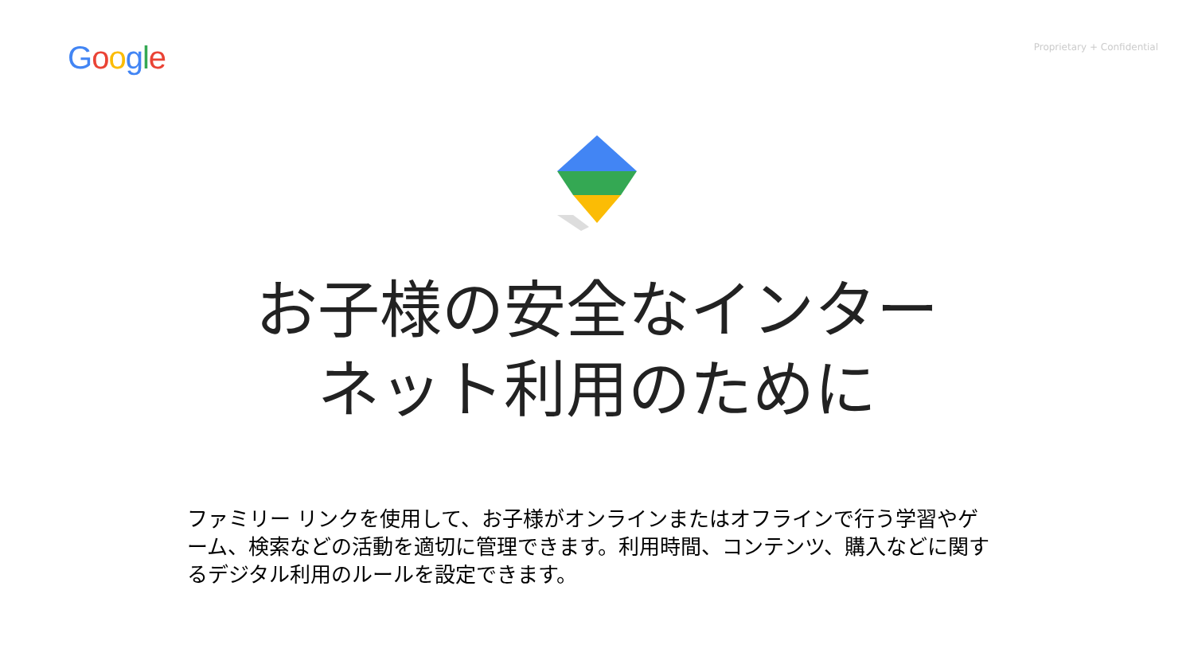Google
Proprietary + Confidential
お子様の安全なインター
ネット利用のために
ファミリー リンクを使用して、お子様がオンラインまたはオフラインで行う学習やゲーム、検索などの活動を適切に管理できます。利用時間、コンテンツ、購入などに関するデジタル利用のルールを設定できます。